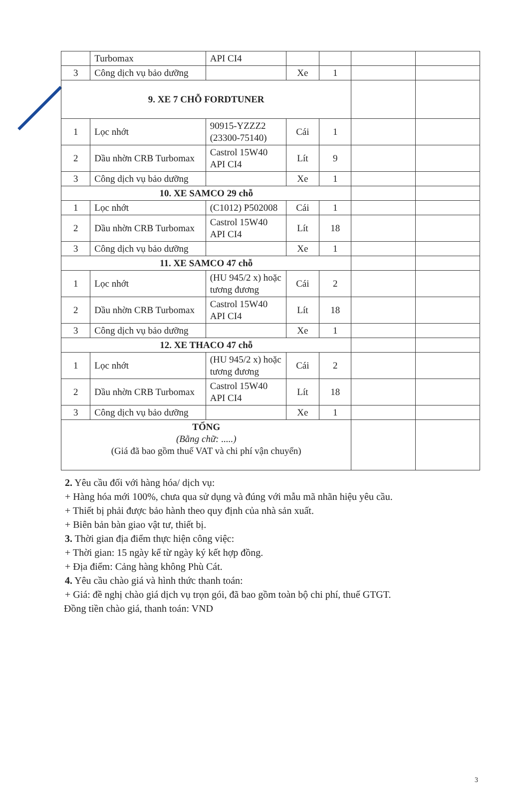| | Turbomax | API CI4 | | | | |
| 3 | Công dịch vụ bảo dưỡng | | Xe | 1 | | |
| 9. XE 7 CHỖ FORDTUNER | | | | | | |
| 1 | Lọc nhớt | 90915-YZZZ2 (23300-75140) | Cái | 1 | | |
| 2 | Dầu nhờn CRB Turbomax | Castrol 15W40 API CI4 | Lít | 9 | | |
| 3 | Công dịch vụ bảo dưỡng | | Xe | 1 | | |
| 10. XE SAMCO 29 chỗ | | | | | | |
| 1 | Lọc nhớt | (C1012) P502008 | Cái | 1 | | |
| 2 | Dầu nhờn CRB Turbomax | Castrol 15W40 API CI4 | Lít | 18 | | |
| 3 | Công dịch vụ bảo dưỡng | | Xe | 1 | | |
| 11. XE SAMCO 47 chỗ | | | | | | |
| 1 | Lọc nhớt | (HU 945/2 x) hoặc tương đương | Cái | 2 | | |
| 2 | Dầu nhờn CRB Turbomax | Castrol 15W40 API CI4 | Lít | 18 | | |
| 3 | Công dịch vụ bảo dưỡng | | Xe | 1 | | |
| 12. XE THACO 47 chỗ | | | | | | |
| 1 | Lọc nhớt | (HU 945/2 x) hoặc tương đương | Cái | 2 | | |
| 2 | Dầu nhờn CRB Turbomax | Castrol 15W40 API CI4 | Lít | 18 | | |
| 3 | Công dịch vụ bảo dưỡng | | Xe | 1 | | |
| TỔNG (Bằng chữ: .....) (Giá đã bao gồm thuế VAT và chi phí vận chuyển) | | | | | | |
2. Yêu cầu đối với hàng hóa/ dịch vụ:
+ Hàng hóa mới 100%, chưa qua sử dụng và đúng với mẫu mã nhãn hiệu yêu cầu.
+ Thiết bị phải được bảo hành theo quy định của nhà sản xuất.
+ Biên bản bàn giao vật tư, thiết bị.
3. Thời gian địa điểm thực hiện công việc:
+ Thời gian: 15 ngày kể từ ngày ký kết hợp đồng.
+ Địa điểm: Cảng hàng không Phù Cát.
4. Yêu cầu chào giá và hình thức thanh toán:
+ Giá: đề nghị chào giá dịch vụ trọn gói, đã bao gồm toàn bộ chi phí, thuế GTGT.
Đồng tiền chào giá, thanh toán: VND
3